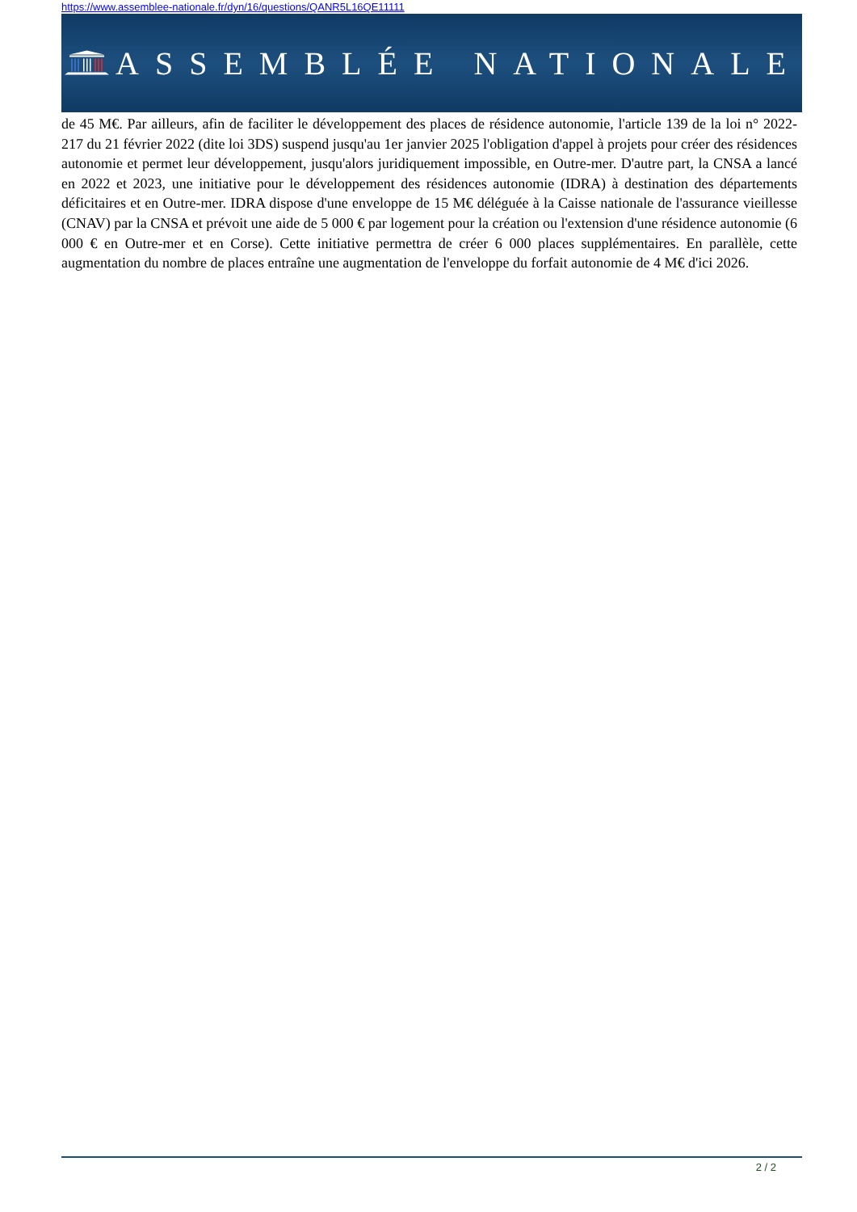https://www.assemblee-nationale.fr/dyn/16/questions/QANR5L16QE11111
ASSEMBLÉE NATIONALE
de 45 M€. Par ailleurs, afin de faciliter le développement des places de résidence autonomie, l'article 139 de la loi n° 2022-217 du 21 février 2022 (dite loi 3DS) suspend jusqu'au 1er janvier 2025 l'obligation d'appel à projets pour créer des résidences autonomie et permet leur développement, jusqu'alors juridiquement impossible, en Outre-mer. D'autre part, la CNSA a lancé en 2022 et 2023, une initiative pour le développement des résidences autonomie (IDRA) à destination des départements déficitaires et en Outre-mer. IDRA dispose d'une enveloppe de 15 M€ déléguée à la Caisse nationale de l'assurance vieillesse (CNAV) par la CNSA et prévoit une aide de 5 000 € par logement pour la création ou l'extension d'une résidence autonomie (6 000 € en Outre-mer et en Corse). Cette initiative permettra de créer 6 000 places supplémentaires. En parallèle, cette augmentation du nombre de places entraîne une augmentation de l'enveloppe du forfait autonomie de 4 M€ d'ici 2026.
2 / 2